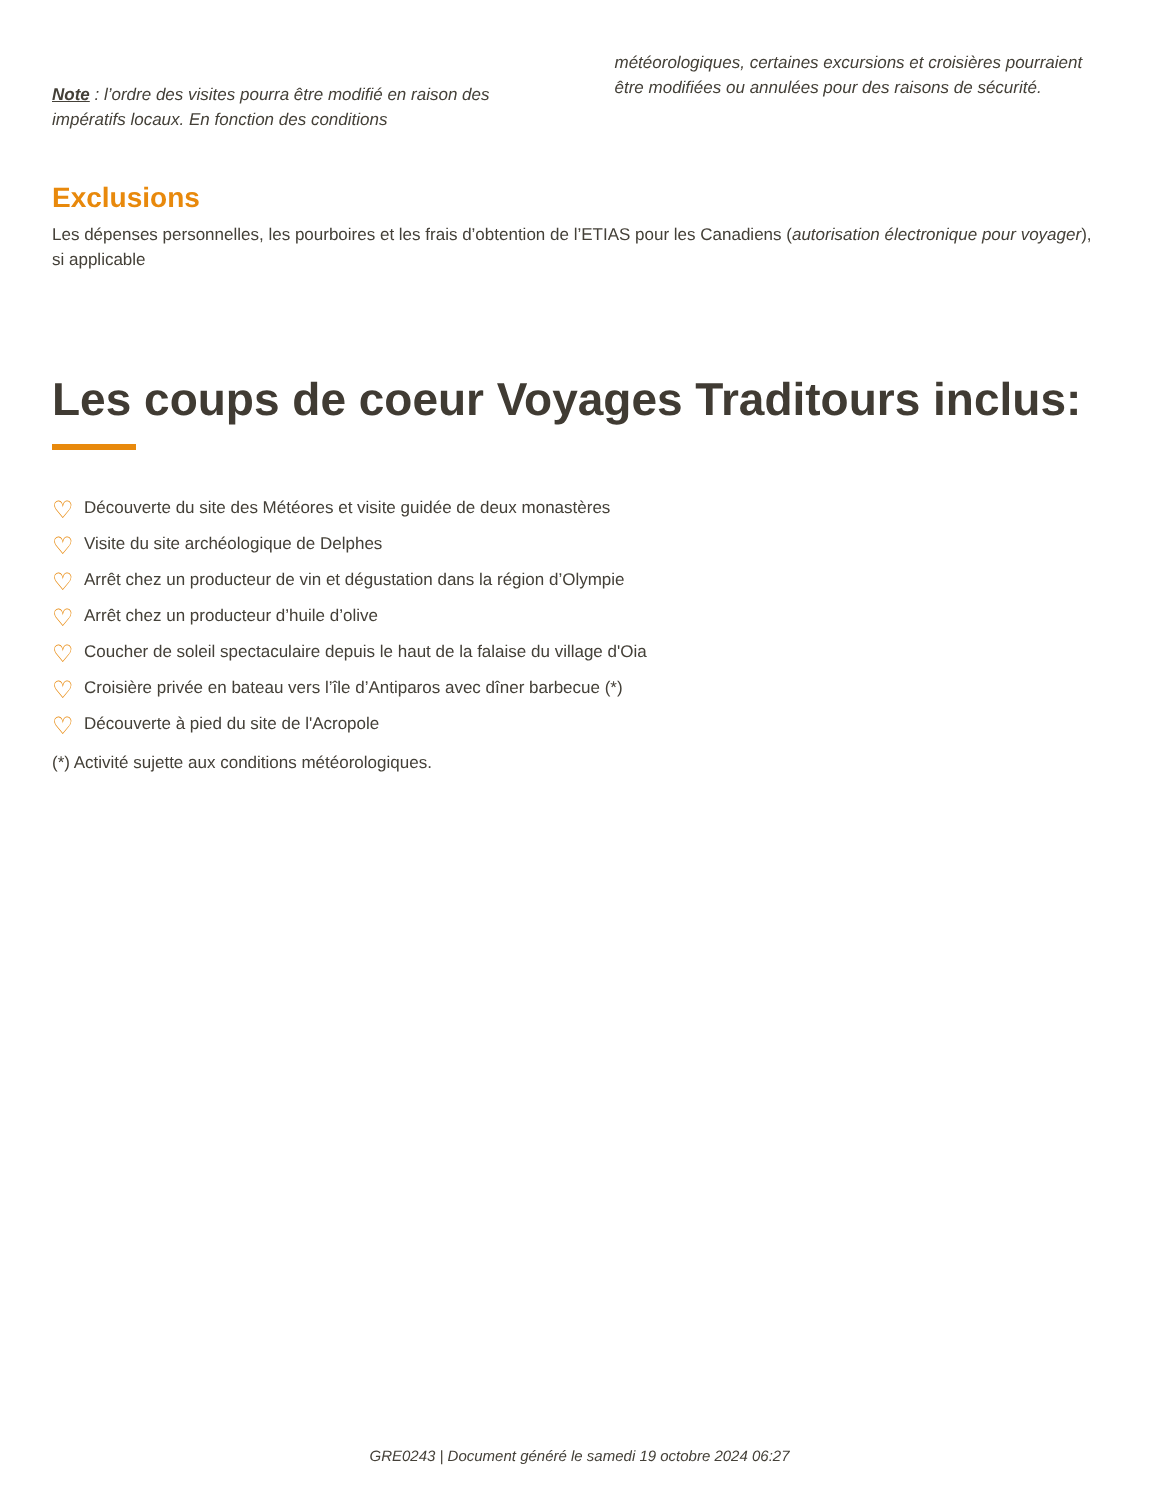Note : l’ordre des visites pourra être modifié en raison des impératifs locaux. En fonction des conditions
météorologiques, certaines excursions et croisières pourraient être modifiées ou annulées pour des raisons de sécurité.
Exclusions
Les dépenses personnelles, les pourboires et les frais d’obtention de l’ETIAS pour les Canadiens (autorisation électronique pour voyager), si applicable
Les coups de coeur Voyages Traditours inclus:
♡ Découverte du site des Météores et visite guidée de deux monastères
♡ Visite du site archéologique de Delphes
♡ Arrêt chez un producteur de vin et dégustation dans la région d’Olympie
♡ Arrêt chez un producteur d’huile d’olive
♡ Coucher de soleil spectaculaire depuis le haut de la falaise du village d'Oia
♡ Croisière privée en bateau vers l’île d’Antiparos avec dîner barbecue (*)
♡ Découverte à pied du site de l'Acropole
(*) Activité sujette aux conditions météorologiques.
GRE0243 | Document généré le samedi 19 octobre 2024 06:27